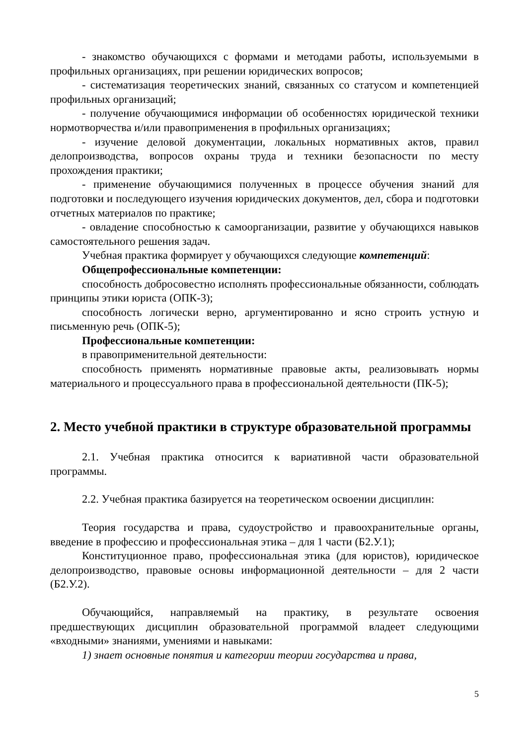- знакомство обучающихся с формами и методами работы, используемыми в профильных организациях, при решении юридических вопросов;
- систематизация теоретических знаний, связанных со статусом и компетенцией профильных организаций;
- получение обучающимися информации об особенностях юридической техники нормотворчества и/или правоприменения в профильных организациях;
- изучение деловой документации, локальных нормативных актов, правил делопроизводства, вопросов охраны труда и техники безопасности по месту прохождения практики;
- применение обучающимися полученных в процессе обучения знаний для подготовки и последующего изучения юридических документов, дел, сбора и подготовки отчетных материалов по практике;
- овладение способностью к самоорганизации, развитие у обучающихся навыков самостоятельного решения задач.
Учебная практика формирует у обучающихся следующие компетенций:
Общепрофессиональные компетенции:
способность добросовестно исполнять профессиональные обязанности, соблюдать принципы этики юриста (ОПК-3);
способность логически верно, аргументированно и ясно строить устную и письменную речь (ОПК-5);
Профессиональные компетенции:
в правоприменительной деятельности:
способность применять нормативные правовые акты, реализовывать нормы материального и процессуального права в профессиональной деятельности (ПК-5);
2. Место учебной практики в структуре образовательной программы
2.1. Учебная практика относится к вариативной части образовательной программы.
2.2. Учебная практика базируется на теоретическом освоении дисциплин:
Теория государства и права, судоустройство и правоохранительные органы, введение в профессию и профессиональная этика – для 1 части (Б2.У.1);
Конституционное право, профессиональная этика (для юристов), юридическое делопроизводство, правовые основы информационной деятельности – для 2 части (Б2.У.2).
Обучающийся, направляемый на практику, в результате освоения предшествующих дисциплин образовательной программой владеет следующими «входными» знаниями, умениями и навыками:
1) знает основные понятия и категории теории государства и права,
5